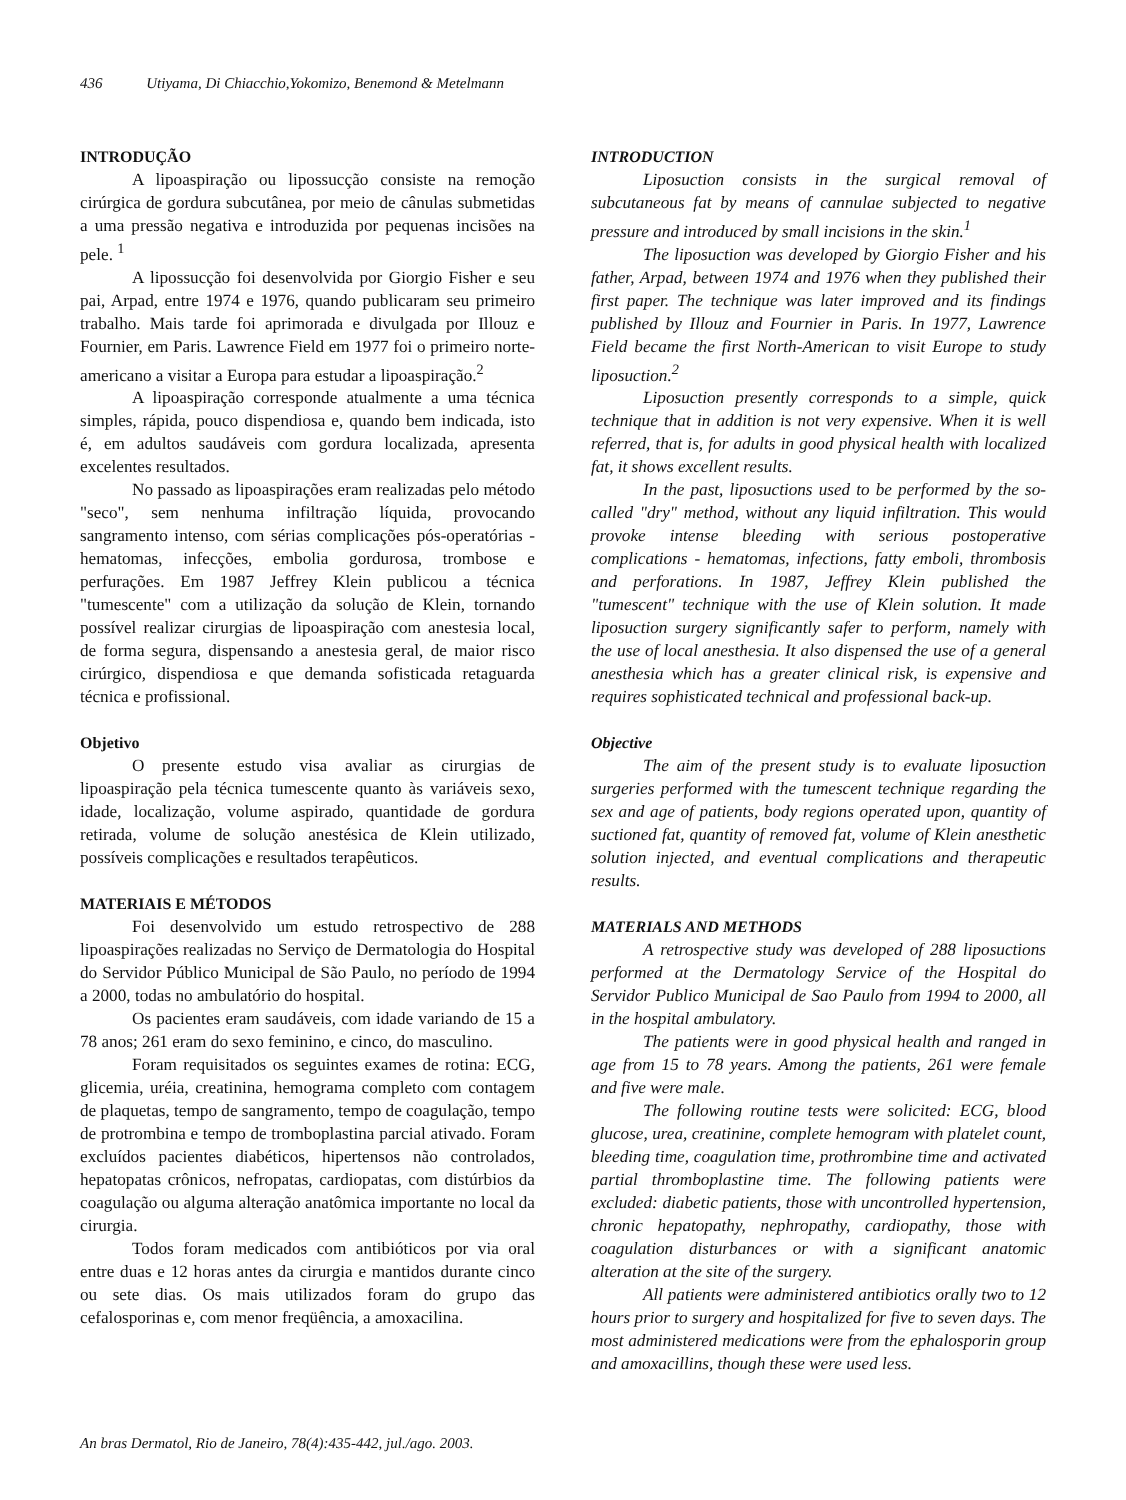436 Utiyama, Di Chiacchio,Yokomizo, Benemond & Metelmann
INTRODUÇÃO
A lipoaspiração ou lipossucção consiste na remoção cirúrgica de gordura subcutânea, por meio de cânulas submetidas a uma pressão negativa e introduzida por pequenas incisões na pele. <sup>1</sup>
A lipossucção foi desenvolvida por Giorgio Fisher e seu pai, Arpad, entre 1974 e 1976, quando publicaram seu primeiro trabalho. Mais tarde foi aprimorada e divulgada por Illouz e Fournier, em Paris. Lawrence Field em 1977 foi o primeiro norte-americano a visitar a Europa para estudar a lipoaspiração.<sup>2</sup>
A lipoaspiração corresponde atualmente a uma técnica simples, rápida, pouco dispendiosa e, quando bem indicada, isto é, em adultos saudáveis com gordura localizada, apresenta excelentes resultados.
No passado as lipoaspirações eram realizadas pelo método "seco", sem nenhuma infiltração líquida, provocando sangramento intenso, com sérias complicações pós-operatórias - hematomas, infecções, embolia gordurosa, trombose e perfurações. Em 1987 Jeffrey Klein publicou a técnica "tumescente" com a utilização da solução de Klein, tornando possível realizar cirurgias de lipoaspiração com anestesia local, de forma segura, dispensando a anestesia geral, de maior risco cirúrgico, dispendiosa e que demanda sofisticada retaguarda técnica e profissional.
Objetivo
O presente estudo visa avaliar as cirurgias de lipoaspiração pela técnica tumescente quanto às variáveis sexo, idade, localização, volume aspirado, quantidade de gordura retirada, volume de solução anestésica de Klein utilizado, possíveis complicações e resultados terapêuticos.
MATERIAIS E MÉTODOS
Foi desenvolvido um estudo retrospectivo de 288 lipoaspirações realizadas no Serviço de Dermatologia do Hospital do Servidor Público Municipal de São Paulo, no período de 1994 a 2000, todas no ambulatório do hospital.
Os pacientes eram saudáveis, com idade variando de 15 a 78 anos; 261 eram do sexo feminino, e cinco, do masculino.
Foram requisitados os seguintes exames de rotina: ECG, glicemia, uréia, creatinina, hemograma completo com contagem de plaquetas, tempo de sangramento, tempo de coagulação, tempo de protrombina e tempo de tromboplastina parcial ativado. Foram excluídos pacientes diabéticos, hipertensos não controlados, hepatopatas crônicos, nefropatas, cardiopatas, com distúrbios da coagulação ou alguma alteração anatômica importante no local da cirurgia.
Todos foram medicados com antibióticos por via oral entre duas e 12 horas antes da cirurgia e mantidos durante cinco ou sete dias. Os mais utilizados foram do grupo das cefalosporinas e, com menor freqüência, a amoxacilina.
INTRODUCTION
Liposuction consists in the surgical removal of subcutaneous fat by means of cannulae subjected to negative pressure and introduced by small incisions in the skin.<sup>1</sup>
The liposuction was developed by Giorgio Fisher and his father, Arpad, between 1974 and 1976 when they published their first paper. The technique was later improved and its findings published by Illouz and Fournier in Paris. In 1977, Lawrence Field became the first North-American to visit Europe to study liposuction.<sup>2</sup>
Liposuction presently corresponds to a simple, quick technique that in addition is not very expensive. When it is well referred, that is, for adults in good physical health with localized fat, it shows excellent results.
In the past, liposuctions used to be performed by the so-called "dry" method, without any liquid infiltration. This would provoke intense bleeding with serious postoperative complications - hematomas, infections, fatty emboli, thrombosis and perforations. In 1987, Jeffrey Klein published the "tumescent" technique with the use of Klein solution. It made liposuction surgery significantly safer to perform, namely with the use of local anesthesia. It also dispensed the use of a general anesthesia which has a greater clinical risk, is expensive and requires sophisticated technical and professional back-up.
Objective
The aim of the present study is to evaluate liposuction surgeries performed with the tumescent technique regarding the sex and age of patients, body regions operated upon, quantity of suctioned fat, quantity of removed fat, volume of Klein anesthetic solution injected, and eventual complications and therapeutic results.
MATERIALS AND METHODS
A retrospective study was developed of 288 liposuctions performed at the Dermatology Service of the Hospital do Servidor Publico Municipal de Sao Paulo from 1994 to 2000, all in the hospital ambulatory.
The patients were in good physical health and ranged in age from 15 to 78 years. Among the patients, 261 were female and five were male.
The following routine tests were solicited: ECG, blood glucose, urea, creatinine, complete hemogram with platelet count, bleeding time, coagulation time, prothrombine time and activated partial thromboplastine time. The following patients were excluded: diabetic patients, those with uncontrolled hypertension, chronic hepatopathy, nephropathy, cardiopathy, those with coagulation disturbances or with a significant anatomic alteration at the site of the surgery.
All patients were administered antibiotics orally two to 12 hours prior to surgery and hospitalized for five to seven days. The most administered medications were from the ephalosporin group and amoxacillins, though these were used less.
An bras Dermatol, Rio de Janeiro, 78(4):435-442, jul./ago. 2003.